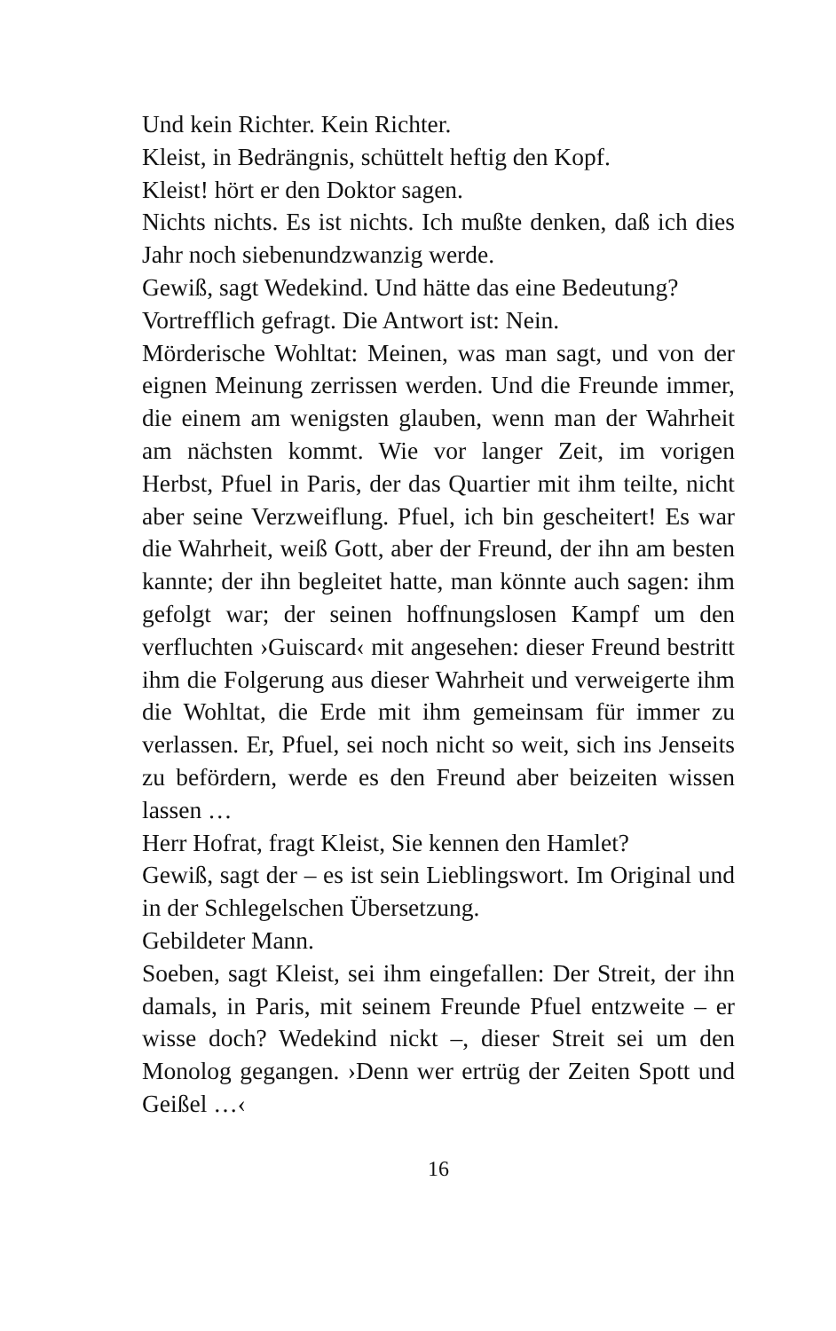Und kein Richter. Kein Richter.
Kleist, in Bedrängnis, schüttelt heftig den Kopf.
Kleist! hört er den Doktor sagen.
Nichts nichts. Es ist nichts. Ich mußte denken, daß ich dies Jahr noch siebenundzwanzig werde.
Gewiß, sagt Wedekind. Und hätte das eine Bedeutung?
Vortrefflich gefragt. Die Antwort ist: Nein.
Mörderische Wohltat: Meinen, was man sagt, und von der eignen Meinung zerrissen werden. Und die Freunde immer, die einem am wenigsten glauben, wenn man der Wahrheit am nächsten kommt. Wie vor langer Zeit, im vorigen Herbst, Pfuel in Paris, der das Quartier mit ihm teilte, nicht aber seine Verzweiflung. Pfuel, ich bin gescheitert! Es war die Wahrheit, weiß Gott, aber der Freund, der ihn am besten kannte; der ihn begleitet hatte, man könnte auch sagen: ihm gefolgt war; der seinen hoffnungslosen Kampf um den verfluchten ›Guiscard‹ mit angesehen: dieser Freund bestritt ihm die Folgerung aus dieser Wahrheit und verweigerte ihm die Wohltat, die Erde mit ihm gemeinsam für immer zu verlassen. Er, Pfuel, sei noch nicht so weit, sich ins Jenseits zu befördern, werde es den Freund aber beizeiten wissen lassen …
Herr Hofrat, fragt Kleist, Sie kennen den Hamlet?
Gewiß, sagt der – es ist sein Lieblingswort. Im Original und in der Schlegelschen Übersetzung.
Gebildeter Mann.
Soeben, sagt Kleist, sei ihm eingefallen: Der Streit, der ihn damals, in Paris, mit seinem Freunde Pfuel entzweite – er wisse doch? Wedekind nickt –, dieser Streit sei um den Monolog gegangen. ›Denn wer ertrüg der Zeiten Spott und Geißel …‹
16